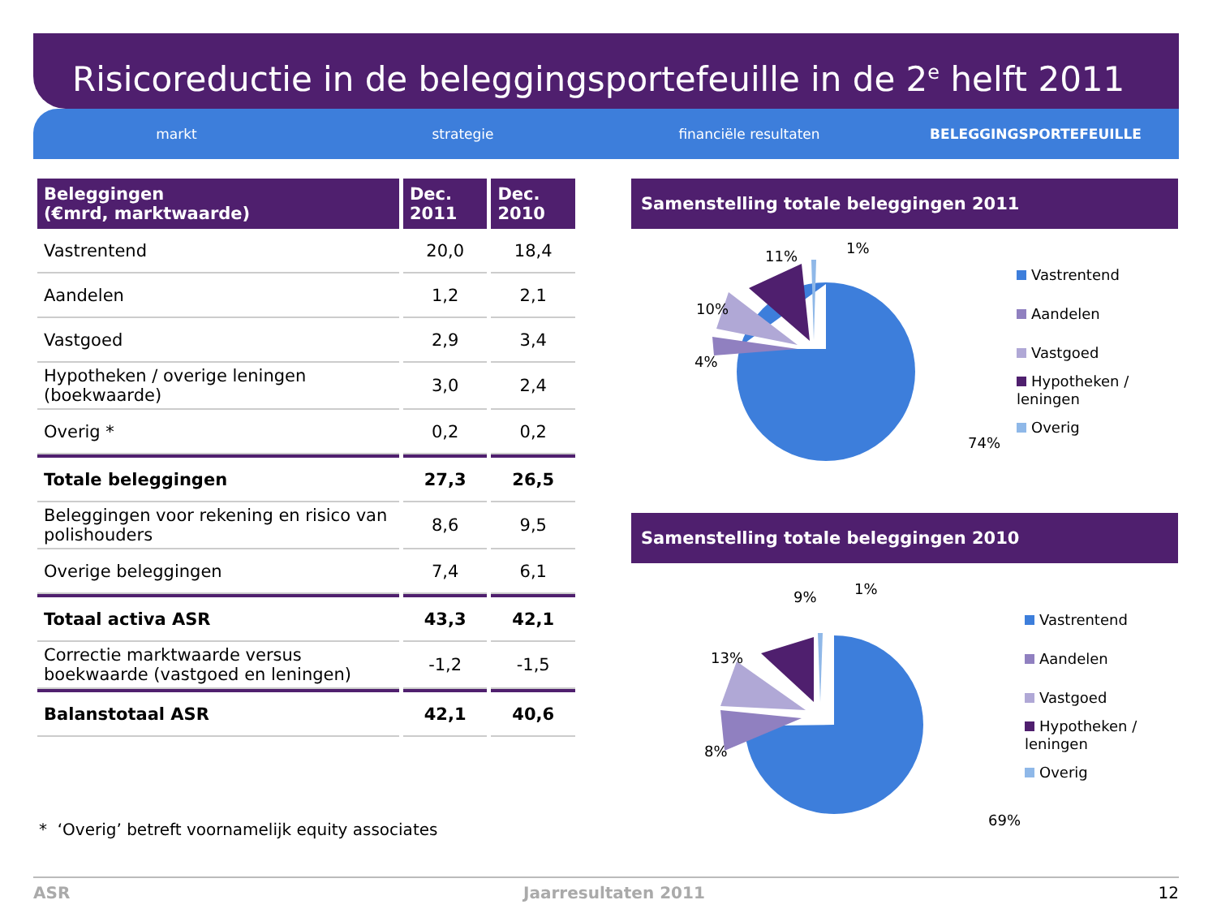Risicoreductie in de beleggingsportefeuille in de 2<sup>e</sup> helft 2011
markt strategie financiële resultaten BELEGGINGSPORTEFEUILLE
| Beleggingen (€mrd, marktwaarde) | Dec. 2011 | Dec. 2010 |
| --- | --- | --- |
| Vastrentend | 20,0 | 18,4 |
| Aandelen | 1,2 | 2,1 |
| Vastgoed | 2,9 | 3,4 |
| Hypotheken / overige leningen (boekwaarde) | 3,0 | 2,4 |
| Overig * | 0,2 | 0,2 |
| Totale beleggingen | 27,3 | 26,5 |
| Beleggingen voor rekening en risico van polishouders | 8,6 | 9,5 |
| Overige beleggingen | 7,4 | 6,1 |
| Totaal activa ASR | 43,3 | 42,1 |
| Correctie marktwaarde versus boekwaarde (vastgoed en leningen) | -1,2 | -1,5 |
| Balanstotaal ASR | 42,1 | 40,6 |
* ‘Overig’ betreft voornamelijk equity associates
Samenstelling totale beleggingen 2011
1%
11%
10%
4%
74%
Vastrentend
Aandelen
Vastgoed
Hypotheken / leningen
Overig
Samenstelling totale beleggingen 2010
1%
9%
13%
8%
69%
Vastrentend
Aandelen
Vastgoed
Hypotheken / leningen
Overig
ASR Jaarresultaten 2011 12